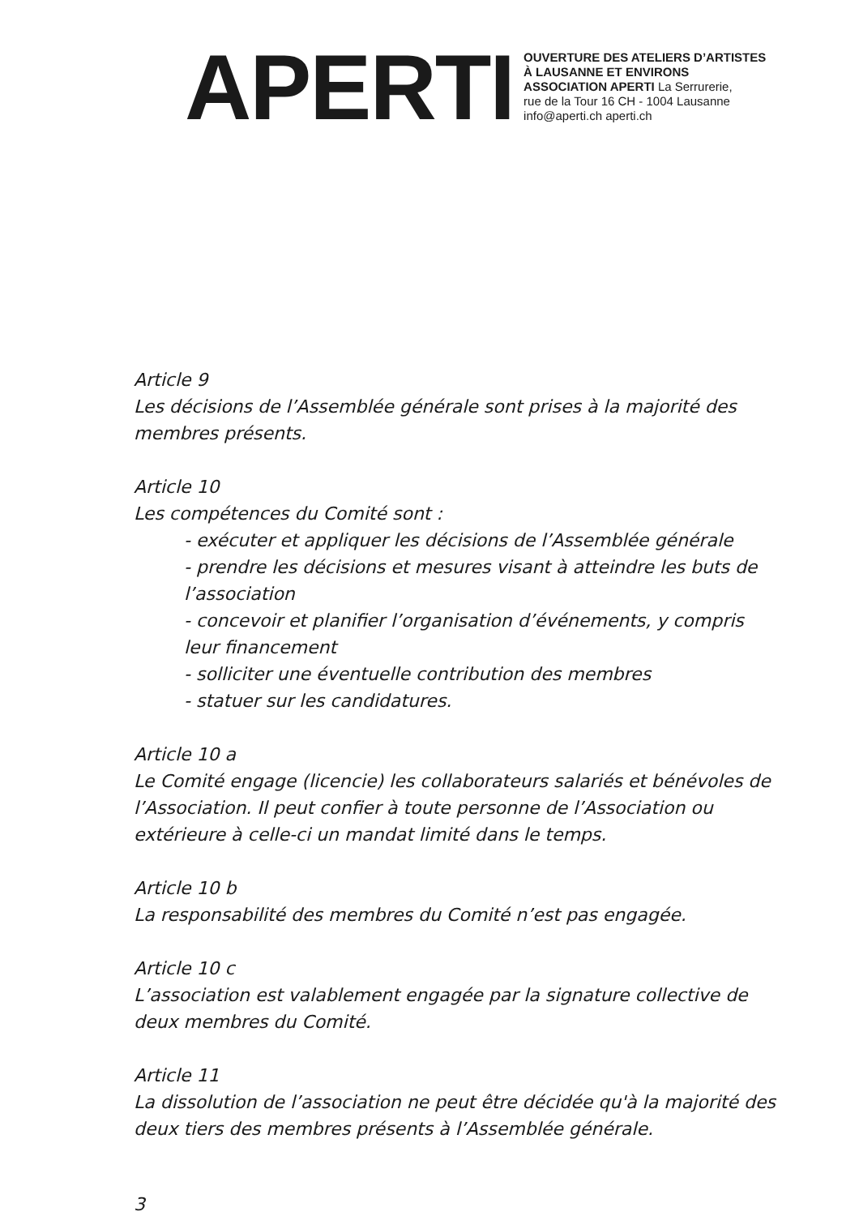APERTI
OUVERTURE DES ATELIERS D’ARTISTES
À LAUSANNE ET ENVIRONS
ASSOCIATION APERTI La Serrurerie,
rue de la Tour 16 CH - 1004 Lausanne
info@aperti.ch aperti.ch
Article 9
Les décisions de l’Assemblée générale sont prises à la majorité des membres présents.
Article 10
Les compétences du Comité sont :
- exécuter et appliquer les décisions de l’Assemblée générale
- prendre les décisions et mesures visant à atteindre les buts de l’association
- concevoir et planifier l’organisation d’événements, y compris leur financement
- solliciter une éventuelle contribution des membres
- statuer sur les candidatures.
Article 10 a
Le Comité engage (licencie) les collaborateurs salariés et bénévoles de l’Association. Il peut confier à toute personne de l’Association ou extérieure à celle-ci un mandat limité dans le temps.
Article 10 b
La responsabilité des membres du Comité n’est pas engagée.
Article 10 c
L’association est valablement engagée par la signature collective de deux membres du Comité.
Article 11
La dissolution de l’association ne peut être décidée qu'à la majorité des deux tiers des membres présents à l’Assemblée générale.
3